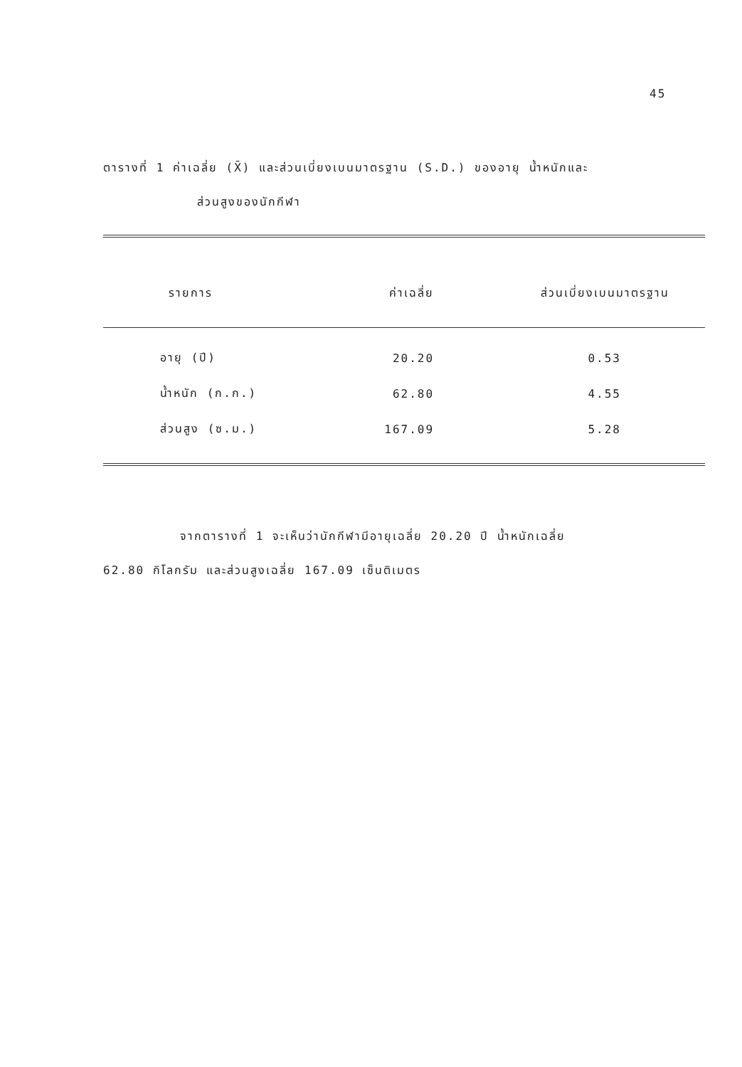45
ตารางที่ 1 ค่าเฉลี่ย (X̄) และส่วนเบี่ยงเบนมาตรฐาน (S.D.) ของอายุ น้ำหนักและ
ส่วนสูงของนักกีฬา
| รายการ | ค่าเฉลี่ย | ส่วนเบี่ยงเบนมาตรฐาน |
| --- | --- | --- |
| อายุ (ปี) | 20.20 | 0.53 |
| น้ำหนัก (ก.ก.) | 62.80 | 4.55 |
| ส่วนสูง (ซ.ม.) | 167.09 | 5.28 |
จากตารางที่ 1 จะเห็นว่านักกีฬามีอายุเฉลี่ย 20.20 ปี น้ำหนักเฉลี่ย
62.80 กิโลกรัม และส่วนสูงเฉลี่ย 167.09 เซ็นติเมตร